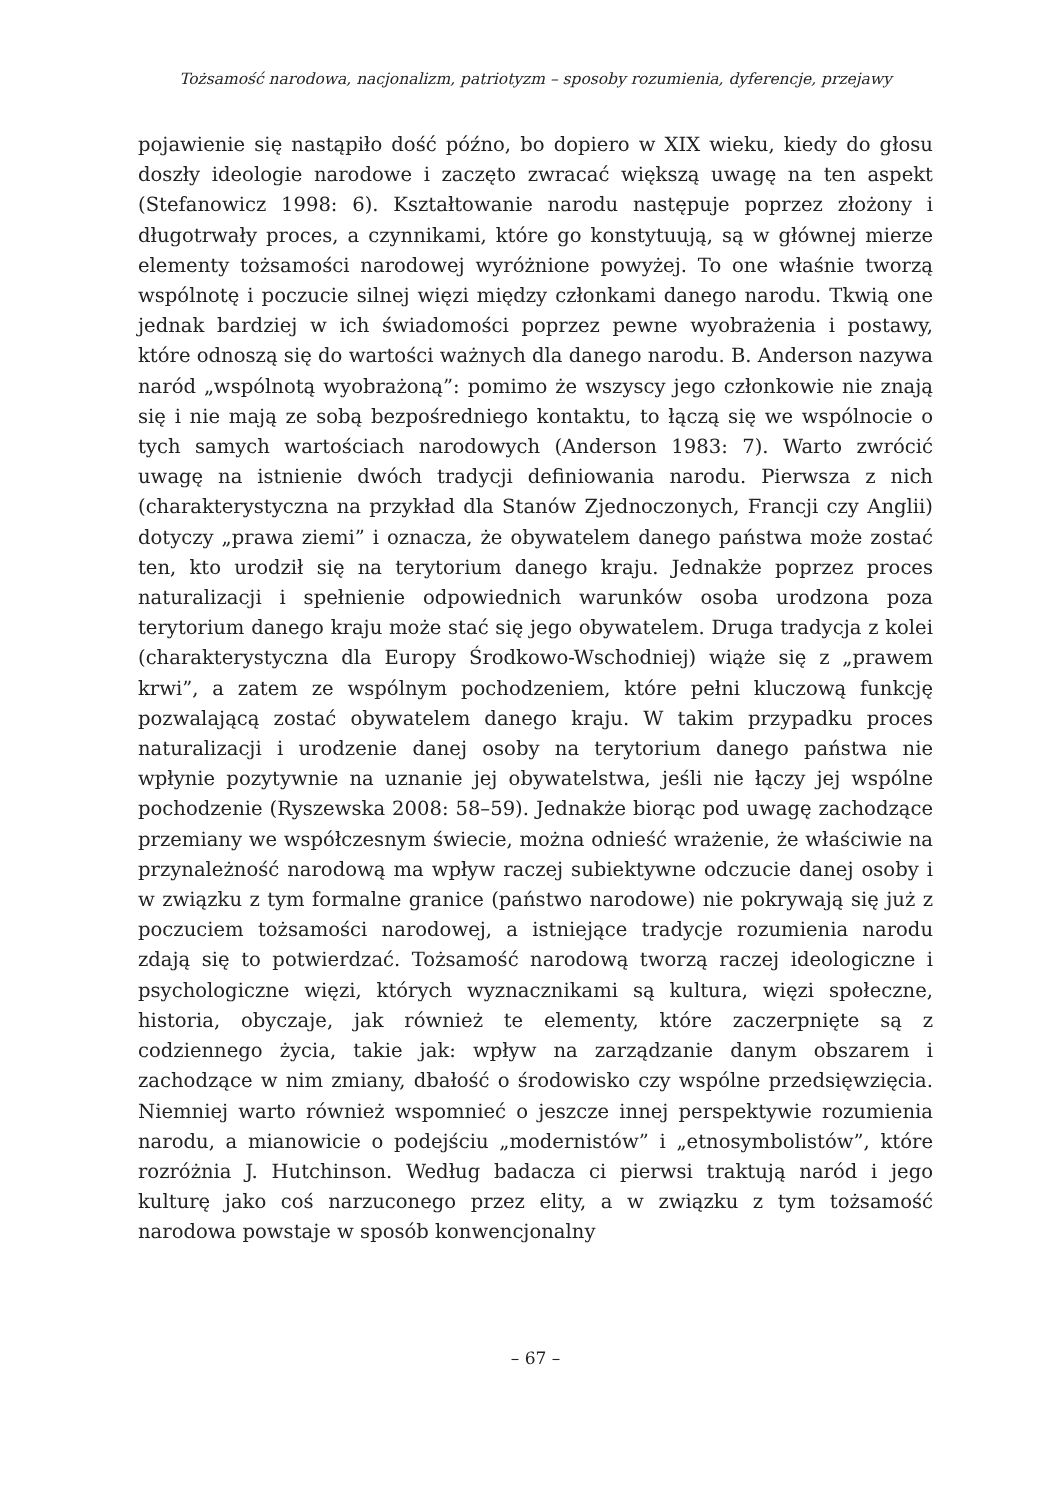Tożsamość narodowa, nacjonalizm, patriotyzm – sposoby rozumienia, dyferencje, przejawy
pojawienie się nastąpiło dość późno, bo dopiero w XIX wieku, kiedy do głosu doszły ideologie narodowe i zaczęto zwracać większą uwagę na ten aspekt (Stefanowicz 1998: 6). Kształtowanie narodu następuje poprzez złożony i długotrwały proces, a czynnikami, które go konstytuują, są w głównej mierze elementy tożsamości narodowej wyróżnione powyżej. To one właśnie tworzą wspólnotę i poczucie silnej więzi między członkami danego narodu. Tkwią one jednak bardziej w ich świadomości poprzez pewne wyobrażenia i postawy, które odnoszą się do wartości ważnych dla danego narodu. B. Anderson nazywa naród „wspólnotą wyobrażoną”: pomimo że wszyscy jego członkowie nie znają się i nie mają ze sobą bezpośredniego kontaktu, to łączą się we wspólnocie o tych samych wartościach narodowych (Anderson 1983: 7). Warto zwrócić uwagę na istnienie dwóch tradycji definiowania narodu. Pierwsza z nich (charakterystyczna na przykład dla Stanów Zjednoczonych, Francji czy Anglii) dotyczy „prawa ziemi” i oznacza, że obywatelem danego państwa może zostać ten, kto urodził się na terytorium danego kraju. Jednakże poprzez proces naturalizacji i spełnienie odpowiednich warunków osoba urodzona poza terytorium danego kraju może stać się jego obywatelem. Druga tradycja z kolei (charakterystyczna dla Europy Środkowo-Wschodniej) wiąże się z „prawem krwi”, a zatem ze wspólnym pochodzeniem, które pełni kluczową funkcję pozwalającą zostać obywatelem danego kraju. W takim przypadku proces naturalizacji i urodzenie danej osoby na terytorium danego państwa nie wpłynie pozytywnie na uznanie jej obywatelstwa, jeśli nie łączy jej wspólne pochodzenie (Ryszewska 2008: 58–59). Jednakże biorąc pod uwagę zachodzące przemiany we współczesnym świecie, można odnieść wrażenie, że właściwie na przynależność narodową ma wpływ raczej subiektywne odczucie danej osoby i w związku z tym formalne granice (państwo narodowe) nie pokrywają się już z poczuciem tożsamości narodowej, a istniejące tradycje rozumienia narodu zdają się to potwierdzać. Tożsamość narodową tworzą raczej ideologiczne i psychologiczne więzi, których wyznacznikami są kultura, więzi społeczne, historia, obyczaje, jak również te elementy, które zaczerpnięte są z codziennego życia, takie jak: wpływ na zarządzanie danym obszarem i zachodzące w nim zmiany, dbałość o środowisko czy wspólne przedsięwzięcia. Niemniej warto również wspomnieć o jeszcze innej perspektywie rozumienia narodu, a mianowicie o podejściu „modernistów” i „etnosymbolistów”, które rozróżnia J. Hutchinson. Według badacza ci pierwsi traktują naród i jego kulturę jako coś narzuconego przez elity, a w związku z tym tożsamość narodowa powstaje w sposób konwencjonalny
– 67 –